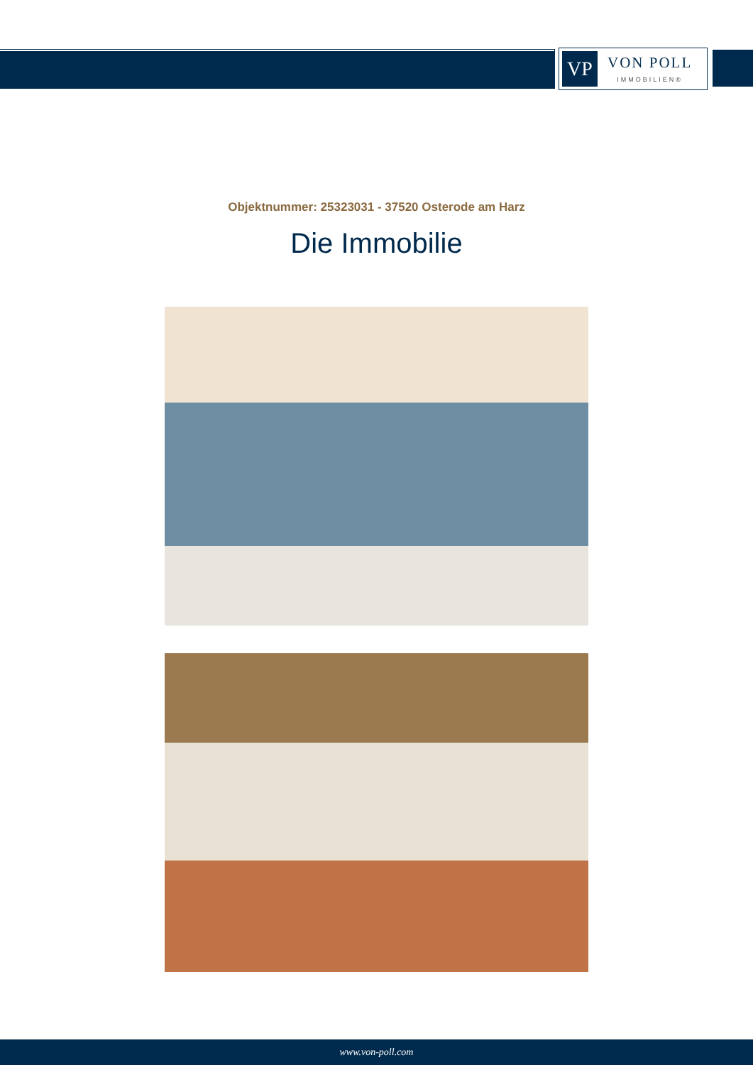VP
VON POLL
IMMOBILIEN®
Objektnummer: 25323031 - 37520 Osterode am Harz
Die Immobilie
www.von-poll.com